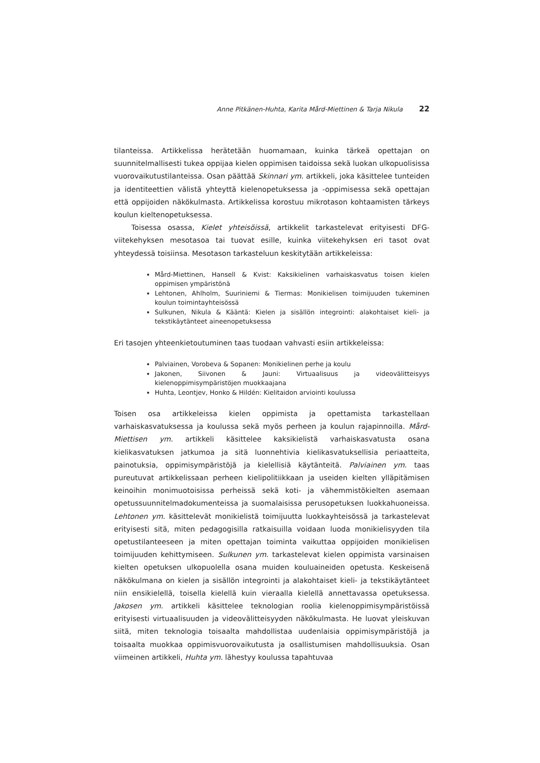Anne Pitkänen-Huhta, Karita Mård-Miettinen & Tarja Nikula 22
tilanteissa. Artikkelissa herätetään huomamaan, kuinka tärkeä opettajan on suunnitelmallisesti tukea oppijaa kielen oppimisen taidoissa sekä luokan ulkopuolisissa vuorovaikutustilanteissa. Osan päättää Skinnari ym. artikkeli, joka käsittelee tunteiden ja identiteettien välistä yhteyttä kielenopetuksessa ja -oppimisessa sekä opettajan että oppijoiden näkökulmasta. Artikkelissa korostuu mikrotason kohtaamisten tärkeys koulun kieltenopetuksessa.
Toisessa osassa, Kielet yhteisöissä, artikkelit tarkastelevat erityisesti DFG-viitekehyksen mesotasoa tai tuovat esille, kuinka viitekehyksen eri tasot ovat yhteydessä toisiinsa. Mesotason tarkasteluun keskitytään artikkeleissa:
Mård-Miettinen, Hansell & Kvist: Kaksikielinen varhaiskasvatus toisen kielen oppimisen ympäristönä
Lehtonen, Ahlholm, Suuriniemi & Tiermas: Monikielisen toimijuuden tukeminen koulun toimintayhteisössä
Sulkunen, Nikula & Kääntä: Kielen ja sisällön integrointi: alakohtaiset kieli- ja tekstikäytänteet aineenopetuksessa
Eri tasojen yhteenkietoutuminen taas tuodaan vahvasti esiin artikkeleissa:
Palviainen, Vorobeva & Sopanen: Monikielinen perhe ja koulu
Jakonen, Siivonen & Jauni: Virtuaalisuus ja videovälitteisyys kielenoppimisympäristöjen muokkaajana
Huhta, Leontjev, Honko & Hildén: Kielitaidon arviointi koulussa
Toisen osa artikkeleissa kielen oppimista ja opettamista tarkastellaan varhaiskasvatuksessa ja koulussa sekä myös perheen ja koulun rajapinnoilla. Mård-Miettisen ym. artikkeli käsittelee kaksikielistä varhaiskasvatusta osana kielikasvatuksen jatkumoa ja sitä luonnehtivia kielikasvatuksellisia periaatteita, painotuksia, oppimisympäristöjä ja kielellisiä käytänteitä. Palviainen ym. taas pureutuvat artikkelissaan perheen kielipolitiikkaan ja useiden kielten ylläpitämisen keinoihin monimuotoisissa perheissä sekä koti- ja vähemmistökielten asemaan opetussuunnitelmadokumenteissa ja suomalaisissa perusopetuksen luokkahuoneissa. Lehtonen ym. käsittelevät monikielistä toimijuutta luokkayhteisössä ja tarkastelevat erityisesti sitä, miten pedagogisilla ratkaisuilla voidaan luoda monikielisyyden tila opetustilanteeseen ja miten opettajan toiminta vaikuttaa oppijoiden monikielisen toimijuuden kehittymiseen. Sulkunen ym. tarkastelevat kielen oppimista varsinaisen kielten opetuksen ulkopuolella osana muiden kouluaineiden opetusta. Keskeisenä näkökulmana on kielen ja sisällön integrointi ja alakohtaiset kieli- ja tekstikäytänteet niin ensikielellä, toisella kielellä kuin vieraalla kielellä annettavassa opetuksessa. Jakosen ym. artikkeli käsittelee teknologian roolia kielenoppimisympäristöissä erityisesti virtuaalisuuden ja videovälitteisyyden näkökulmasta. He luovat yleiskuvan siitä, miten teknologia toisaalta mahdollistaa uudenlaisia oppimisympäristöjä ja toisaalta muokkaa oppimisvuorovaikutusta ja osallistumisen mahdollisuuksia. Osan viimeinen artikkeli, Huhta ym. lähestyy koulussa tapahtuvaa